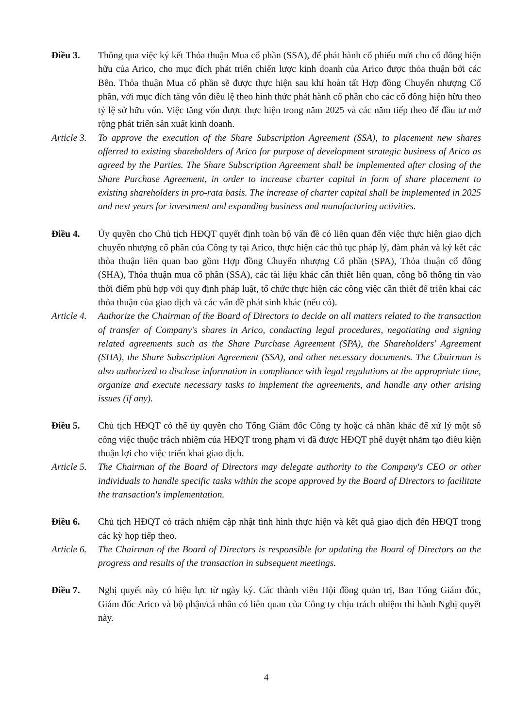Điều 3. Thông qua việc ký kết Thỏa thuận Mua cổ phần (SSA), để phát hành cổ phiếu mới cho cổ đông hiện hữu của Arico, cho mục đích phát triển chiến lược kinh doanh của Arico được thỏa thuận bởi các Bên. Thỏa thuận Mua cổ phần sẽ được thực hiện sau khi hoàn tất Hợp đồng Chuyển nhượng Cổ phần, với mục đích tăng vốn điều lệ theo hình thức phát hành cổ phần cho các cổ đông hiện hữu theo tỷ lệ sở hữu vốn. Việc tăng vốn được thực hiện trong năm 2025 và các năm tiếp theo để đầu tư mở rộng phát triển sản xuất kinh doanh.
Article 3.
To approve the execution of the Share Subscription Agreement (SSA), to placement new shares offerred to existing shareholders of Arico for purpose of development strategic business of Arico as agreed by the Parties. The Share Subscription Agreement shall be implemented after closing of the Share Purchase Agreement, in order to increase charter capital in form of share placement to existing shareholders in pro-rata basis. The increase of charter capital shall be implemented in 2025 and next years for investment and expanding business and manufacturing activities.
Điều 4. Ủy quyền cho Chủ tịch HĐQT quyết định toàn bộ vấn đề có liên quan đến việc thực hiện giao dịch chuyển nhượng cổ phần của Công ty tại Arico, thực hiện các thủ tục pháp lý, đàm phán và ký kết các thỏa thuận liên quan bao gồm Hợp đồng Chuyển nhượng Cổ phần (SPA), Thỏa thuận cổ đông (SHA), Thỏa thuận mua cổ phần (SSA), các tài liệu khác cần thiết liên quan, công bố thông tin vào thời điểm phù hợp với quy định pháp luật, tổ chức thực hiện các công việc cần thiết để triển khai các thỏa thuận của giao dịch và các vấn đề phát sinh khác (nếu có).
Article 4.
Authorize the Chairman of the Board of Directors to decide on all matters related to the transaction of transfer of Company's shares in Arico, conducting legal procedures, negotiating and signing related agreements such as the Share Purchase Agreement (SPA), the Shareholders' Agreement (SHA), the Share Subscription Agreement (SSA), and other necessary documents. The Chairman is also authorized to disclose information in compliance with legal regulations at the appropriate time, organize and execute necessary tasks to implement the agreements, and handle any other arising issues (if any).
Điều 5. Chủ tịch HĐQT có thể ủy quyền cho Tổng Giám đốc Công ty hoặc cá nhân khác để xử lý một số công việc thuộc trách nhiệm của HĐQT trong phạm vi đã được HĐQT phê duyệt nhằm tạo điều kiện thuận lợi cho việc triển khai giao dịch.
Article 5.
The Chairman of the Board of Directors may delegate authority to the Company's CEO or other individuals to handle specific tasks within the scope approved by the Board of Directors to facilitate the transaction's implementation.
Điều 6. Chủ tịch HĐQT có trách nhiệm cập nhật tình hình thực hiện và kết quả giao dịch đến HĐQT trong các kỳ họp tiếp theo.
Article 6.
The Chairman of the Board of Directors is responsible for updating the Board of Directors on the progress and results of the transaction in subsequent meetings.
Điều 7. Nghị quyết này có hiệu lực từ ngày ký. Các thành viên Hội đồng quản trị, Ban Tổng Giám đốc, Giám đốc Arico và bộ phận/cá nhân có liên quan của Công ty chịu trách nhiệm thi hành Nghị quyết này.
4